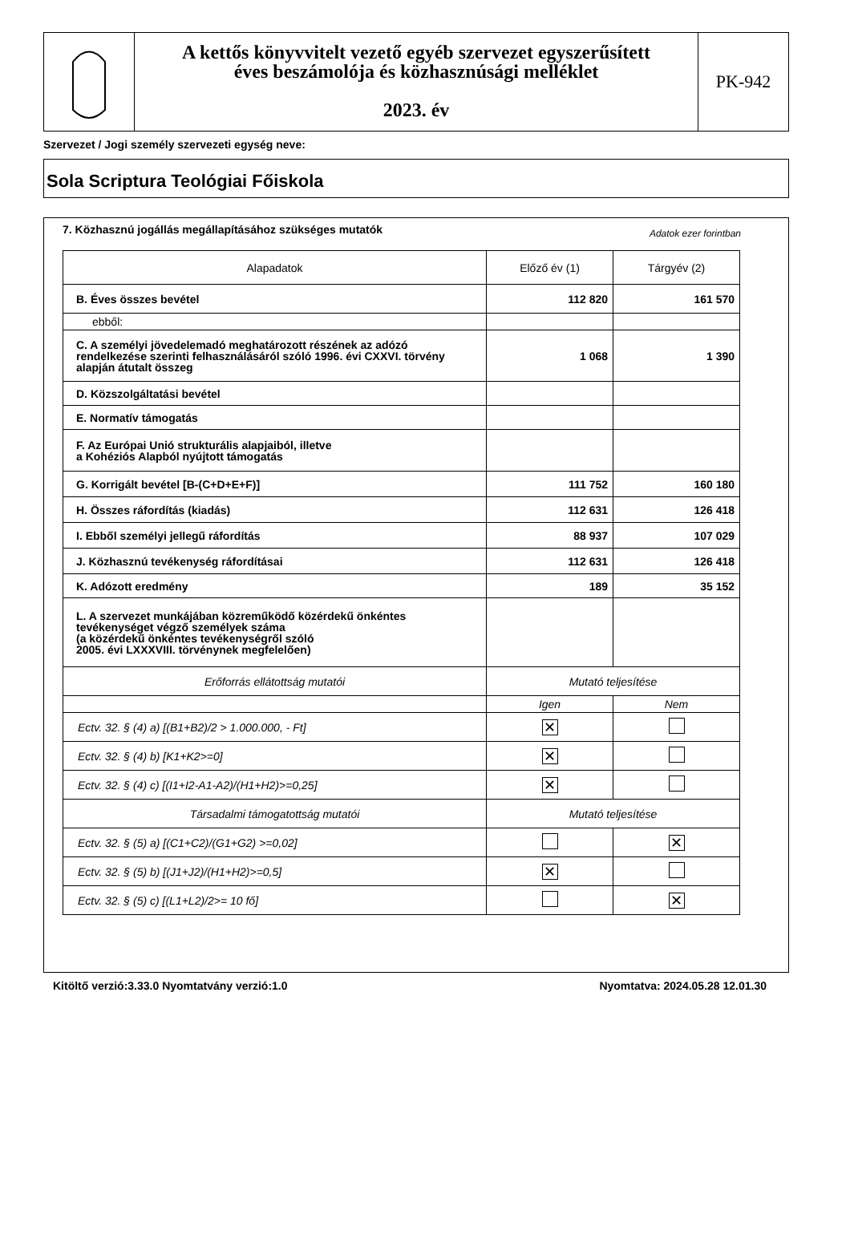A kettős könyvvitelt vezető egyéb szervezet egyszerűsített
éves beszámolója és közhasznúsági melléklet
2023. év
PK-942
Szervezet / Jogi személy szervezeti egység neve:
Sola Scriptura Teológiai Főiskola
7. Közhasznú jogállás megállapításához szükséges mutatók Adatok ezer forintban
| Alapadatok | Előző év (1) | Tárgyév (2) |
| --- | --- | --- |
| B. Éves összes bevétel | 112 820 | 161 570 |
| ebből: | | |
| C. A személyi jövedelemadó meghatározott részének az adózó rendelkezése szerinti felhasználásáról szóló 1996. évi CXXVI. törvény alapján átutalt összeg | 1 068 | 1 390 |
| D. Közszolgáltatási bevétel | | |
| E. Normatív támogatás | | |
| F. Az Európai Unió strukturális alapjaiból, illetve a Kohéziós Alapból nyújtott támogatás | | |
| G. Korrigált bevétel [B-(C+D+E+F)] | 111 752 | 160 180 |
| H. Összes ráfordítás (kiadás) | 112 631 | 126 418 |
| I. Ebből személyi jellegű ráfordítás | 88 937 | 107 029 |
| J. Közhasznú tevékenység ráfordításai | 112 631 | 126 418 |
| K. Adózott eredmény | 189 | 35 152 |
| L. A szervezet munkájában közreműködő közérdekű önkéntes tevékenységet végző személyek száma (a közérdekű önkéntes tevékenységről szóló 2005. évi LXXXVIII. törvénynek megfelelően) | | |
| Erőforrás ellátottság mutatói | Mutató teljesítése | |
| | Igen | Nem |
| Ectv. 32. § (4) a) [(B1+B2)/2 > 1.000.000, - Ft] | ✕ | |
| Ectv. 32. § (4) b) [K1+K2>=0] | ✕ | |
| Ectv. 32. § (4) c) [(I1+I2-A1-A2)/(H1+H2)>=0,25] | ✕ | |
| Társadalmi támogatottság mutatói | Mutató teljesítése | |
| Ectv. 32. § (5) a) [(C1+C2)/(G1+G2) >=0,02] | | ✕ |
| Ectv. 32. § (5) b) [(J1+J2)/(H1+H2)>=0,5] | ✕ | |
| Ectv. 32. § (5) c) [(L1+L2)/2>= 10 fő] | | ✕ |
Kitöltő verzió:3.33.0 Nyomtatvány verzió:1.0 Nyomtatva: 2024.05.28 12.01.30